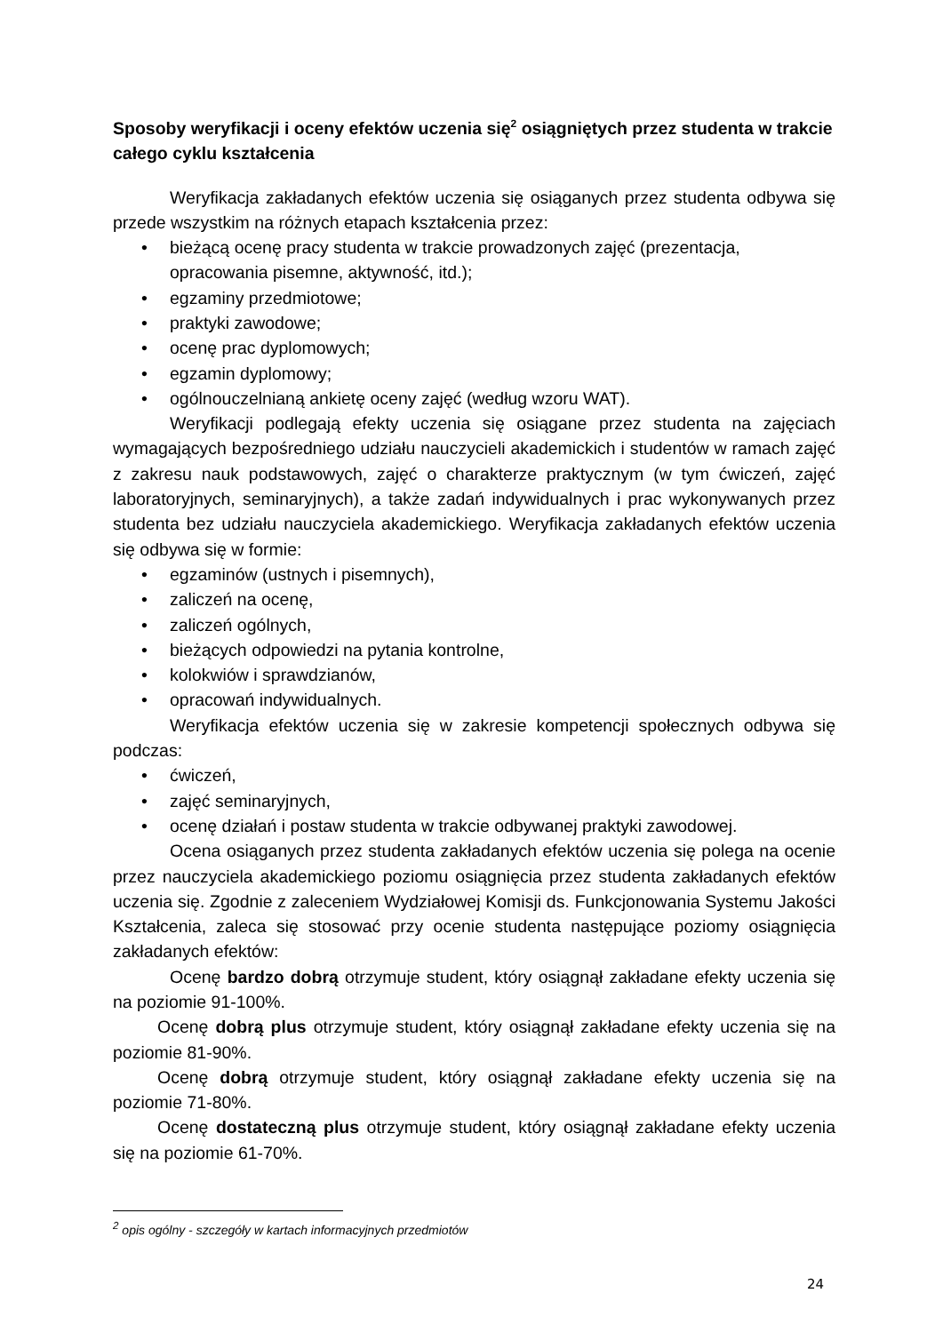Sposoby weryfikacji i oceny efektów uczenia się<sup>2</sup> osiągniętych przez studenta w trakcie całego cyklu kształcenia
Weryfikacja zakładanych efektów uczenia się osiąganych przez studenta odbywa się przede wszystkim na różnych etapach kształcenia przez:
• bieżącą ocenę pracy studenta w trakcie prowadzonych zajęć (prezentacja, opracowania pisemne, aktywność, itd.);
• egzaminy przedmiotowe;
• praktyki zawodowe;
• ocenę prac dyplomowych;
• egzamin dyplomowy;
• ogólnouczelnianą ankietę oceny zajęć (według wzoru WAT).
Weryfikacji podlegają efekty uczenia się osiągane przez studenta na zajęciach wymagających bezpośredniego udziału nauczycieli akademickich i studentów w ramach zajęć z zakresu nauk podstawowych, zajęć o charakterze praktycznym (w tym ćwiczeń, zajęć laboratoryjnych, seminaryjnych), a także zadań indywidualnych i prac wykonywanych przez studenta bez udziału nauczyciela akademickiego. Weryfikacja zakładanych efektów uczenia się odbywa się w formie:
• egzaminów (ustnych i pisemnych),
• zaliczeń na ocenę,
• zaliczeń ogólnych,
• bieżących odpowiedzi na pytania kontrolne,
• kolokwiów i sprawdzianów,
• opracowań indywidualnych.
Weryfikacja efektów uczenia się w zakresie kompetencji społecznych odbywa się podczas:
• ćwiczeń,
• zajęć seminaryjnych,
• ocenę działań i postaw studenta w trakcie odbywanej praktyki zawodowej.
Ocena osiąganych przez studenta zakładanych efektów uczenia się polega na ocenie przez nauczyciela akademickiego poziomu osiągnięcia przez studenta zakładanych efektów uczenia się. Zgodnie z zaleceniem Wydziałowej Komisji ds. Funkcjonowania Systemu Jakości Kształcenia, zaleca się stosować przy ocenie studenta następujące poziomy osiągnięcia zakładanych efektów:
Ocenę bardzo dobrą otrzymuje student, który osiągnął zakładane efekty uczenia się na poziomie 91-100%.
Ocenę dobrą plus otrzymuje student, który osiągnął zakładane efekty uczenia się na poziomie 81-90%.
Ocenę dobrą otrzymuje student, który osiągnął zakładane efekty uczenia się na poziomie 71-80%.
Ocenę dostateczną plus otrzymuje student, który osiągnął zakładane efekty uczenia się na poziomie 61-70%.
<sup>2</sup> opis ogólny - szczegóły w kartach informacyjnych przedmiotów
24